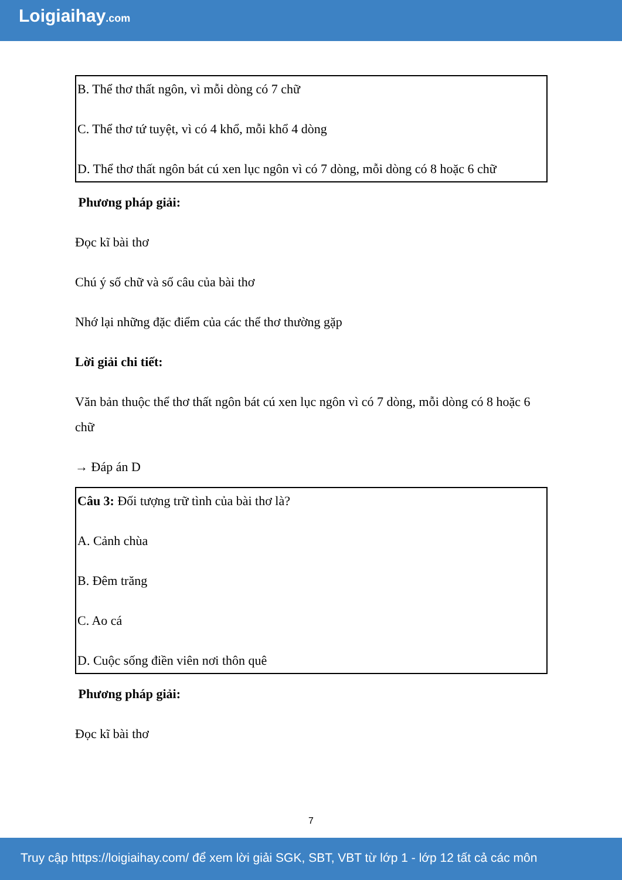Loigiaihay.com
B. Thể thơ thất ngôn, vì mỗi dòng có 7 chữ
C. Thể thơ tứ tuyệt, vì có 4 khổ, mỗi khổ 4 dòng
D. Thể thơ thất ngôn bát cú xen lục ngôn vì có 7 dòng, mỗi dòng có 8 hoặc 6 chữ
Phương pháp giải:
Đọc kĩ bài thơ
Chú ý số chữ và số câu của bài thơ
Nhớ lại những đặc điểm của các thể thơ thường gặp
Lời giải chi tiết:
Văn bản thuộc thể thơ thất ngôn bát cú xen lục ngôn vì có 7 dòng, mỗi dòng có 8 hoặc 6 chữ
→ Đáp án D
Câu 3: Đối tượng trữ tình của bài thơ là?
A. Cảnh chùa
B. Đêm trăng
C. Ao cá
D. Cuộc sống điền viên nơi thôn quê
Phương pháp giải:
Đọc kĩ bài thơ
7
Truy cập https://loigiaihay.com/ để xem lời giải SGK, SBT, VBT từ lớp 1 - lớp 12 tất cả các môn